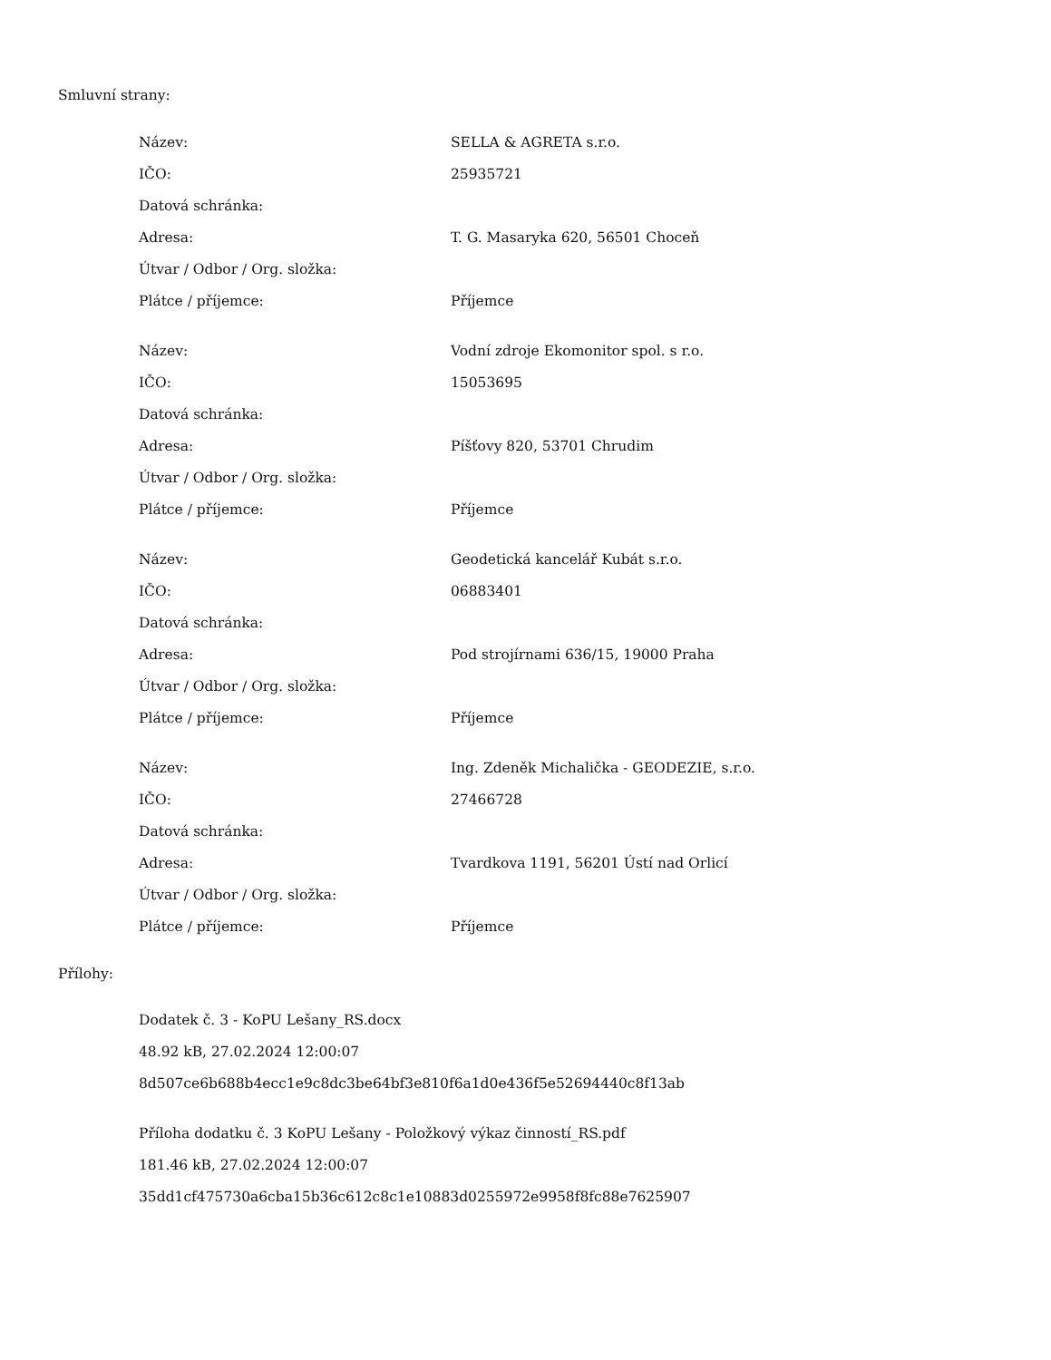Smluvní strany:
| Název: | SELLA & AGRETA s.r.o. |
| IČO: | 25935721 |
| Datová schránka: | |
| Adresa: | T. G. Masaryka 620, 56501 Choceň |
| Útvar / Odbor / Org. složka: | |
| Plátce / příjemce: | Příjemce |
| Název: | Vodní zdroje Ekomonitor spol. s r.o. |
| IČO: | 15053695 |
| Datová schránka: | |
| Adresa: | Píšťovy 820, 53701 Chrudim |
| Útvar / Odbor / Org. složka: | |
| Plátce / příjemce: | Příjemce |
| Název: | Geodetická kancelář Kubát s.r.o. |
| IČO: | 06883401 |
| Datová schránka: | |
| Adresa: | Pod strojírnami 636/15, 19000 Praha |
| Útvar / Odbor / Org. složka: | |
| Plátce / příjemce: | Příjemce |
| Název: | Ing. Zdeněk Michalička - GEODEZIE, s.r.o. |
| IČO: | 27466728 |
| Datová schránka: | |
| Adresa: | Tvardkova 1191, 56201 Ústí nad Orlicí |
| Útvar / Odbor / Org. složka: | |
| Plátce / příjemce: | Příjemce |
Přílohy:
Dodatek č. 3 - KoPU Lešany_RS.docx
48.92 kB, 27.02.2024 12:00:07
8d507ce6b688b4ecc1e9c8dc3be64bf3e810f6a1d0e436f5e52694440c8f13ab
Příloha dodatku č. 3 KoPU Lešany - Položkový výkaz činností_RS.pdf
181.46 kB, 27.02.2024 12:00:07
35dd1cf475730a6cba15b36c612c8c1e10883d0255972e9958f8fc88e7625907